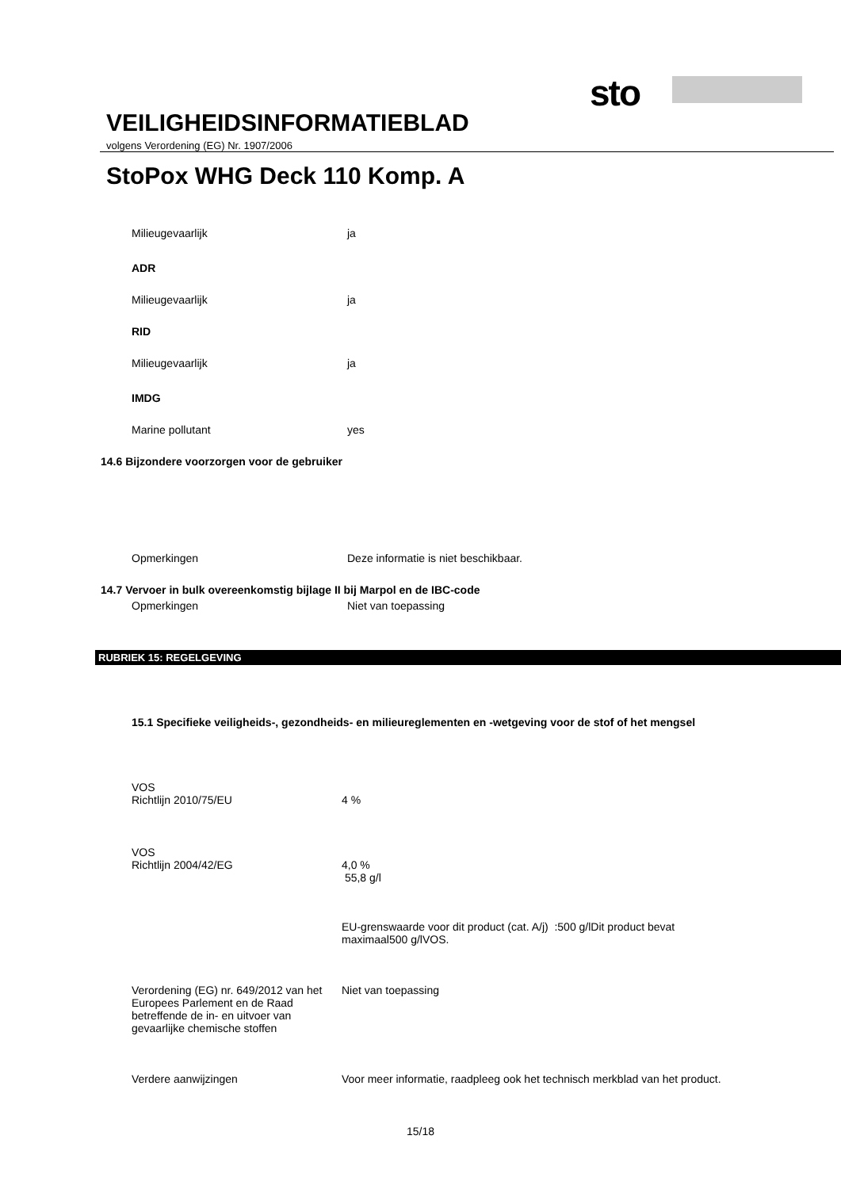sto
VEILIGHEIDSINFORMATIEBLAD
volgens Verordening (EG) Nr. 1907/2006
StoPox WHG Deck 110 Komp. A
Milieugevaarlijk ja
ADR
Milieugevaarlijk ja
RID
Milieugevaarlijk ja
IMDG
Marine pollutant yes
14.6 Bijzondere voorzorgen voor de gebruiker
Opmerkingen Deze informatie is niet beschikbaar.
14.7 Vervoer in bulk overeenkomstig bijlage II bij Marpol en de IBC-code
Opmerkingen Niet van toepassing
RUBRIEK 15: REGELGEVING
15.1 Specifieke veiligheids-, gezondheids- en milieureglementen en -wetgeving voor de stof of het mengsel
VOS
Richtlijn 2010/75/EU
4 %
VOS
Richtlijn 2004/42/EG
4,0 %
55,8 g/l
EU-grenswaarde voor dit product (cat. A/j) :500 g/lDit product bevat maximaal500 g/lVOS.
Verordening (EG) nr. 649/2012 van het Europees Parlement en de Raad betreffende de in- en uitvoer van gevaarlijke chemische stoffen
Niet van toepassing
Verdere aanwijzingen Voor meer informatie, raadpleeg ook het technisch merkblad van het product.
15/18